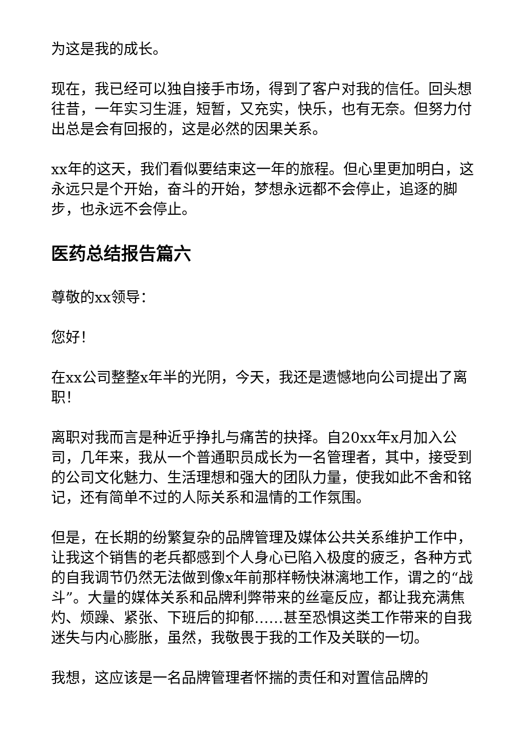为这是我的成长。
现在，我已经可以独自接手市场，得到了客户对我的信任。回头想往昔，一年实习生涯，短暂，又充实，快乐，也有无奈。但努力付出总是会有回报的，这是必然的因果关系。
xx年的这天，我们看似要结束这一年的旅程。但心里更加明白，这永远只是个开始，奋斗的开始，梦想永远都不会停止，追逐的脚步，也永远不会停止。
医药总结报告篇六
尊敬的xx领导：
您好！
在xx公司整整x年半的光阴，今天，我还是遗憾地向公司提出了离职！
离职对我而言是种近乎挣扎与痛苦的抉择。自20xx年x月加入公司，几年来，我从一个普通职员成长为一名管理者，其中，接受到的公司文化魅力、生活理想和强大的团队力量，使我如此不舍和铭记，还有简单不过的人际关系和温情的工作氛围。
但是，在长期的纷繁复杂的品牌管理及媒体公共关系维护工作中，让我这个销售的老兵都感到个人身心已陷入极度的疲乏，各种方式的自我调节仍然无法做到像x年前那样畅快淋漓地工作，谓之的“战斗”。大量的媒体关系和品牌利弊带来的丝毫反应，都让我充满焦灼、烦躁、紧张、下班后的抑郁……甚至恐惧这类工作带来的自我迷失与内心膨胀，虽然，我敬畏于我的工作及关联的一切。
我想，这应该是一名品牌管理者怀揣的责任和对置信品牌的